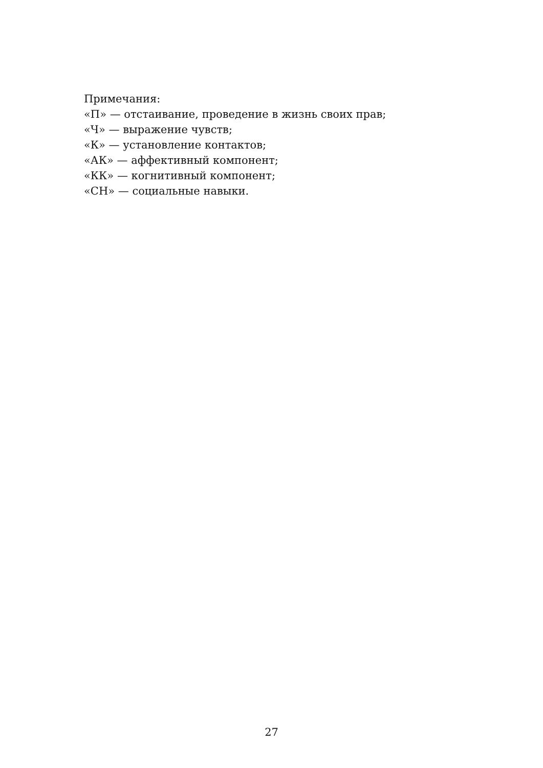Примечания:
«П» — отстаивание, проведение в жизнь своих прав;
«Ч» — выражение чувств;
«К» — установление контактов;
«АК» — аффективный компонент;
«КК» — когнитивный компонент;
«СН» — социальные навыки.
27